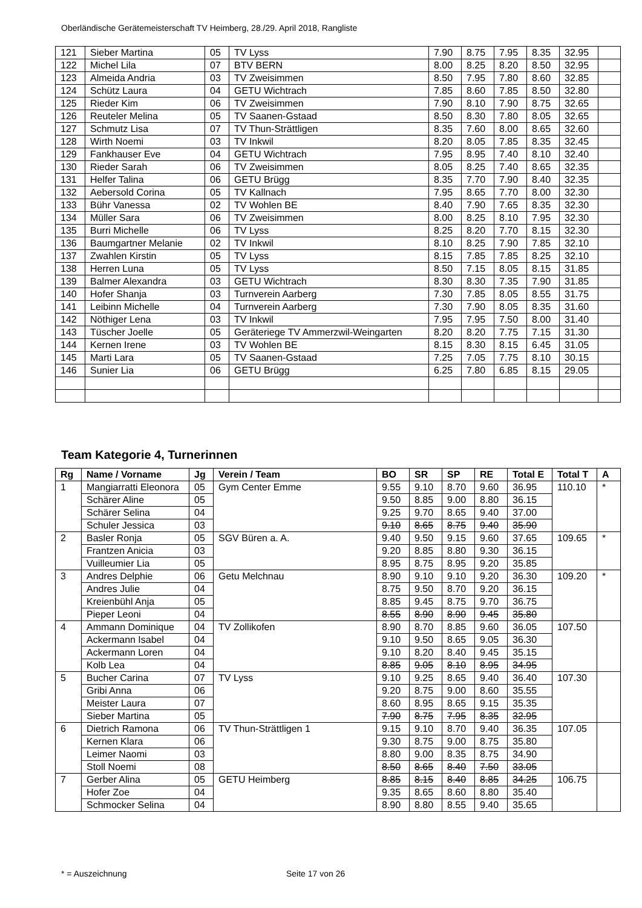Oberländische Gerätemeisterschaft TV Heimberg, 28./29. April 2018, Rangliste
| 121 | Sieber Martina | 05 | TV Lyss | 7.90 | 8.75 | 7.95 | 8.35 | 32.95 | |
| 122 | Michel Lila | 07 | BTV BERN | 8.00 | 8.25 | 8.20 | 8.50 | 32.95 | |
| 123 | Almeida Andria | 03 | TV Zweisimmen | 8.50 | 7.95 | 7.80 | 8.60 | 32.85 | |
| 124 | Schütz Laura | 04 | GETU Wichtrach | 7.85 | 8.60 | 7.85 | 8.50 | 32.80 | |
| 125 | Rieder Kim | 06 | TV Zweisimmen | 7.90 | 8.10 | 7.90 | 8.75 | 32.65 | |
| 126 | Reuteler Melina | 05 | TV Saanen-Gstaad | 8.50 | 8.30 | 7.80 | 8.05 | 32.65 | |
| 127 | Schmutz Lisa | 07 | TV Thun-Strättligen | 8.35 | 7.60 | 8.00 | 8.65 | 32.60 | |
| 128 | Wirth Noemi | 03 | TV Inkwil | 8.20 | 8.05 | 7.85 | 8.35 | 32.45 | |
| 129 | Fankhauser Eve | 04 | GETU Wichtrach | 7.95 | 8.95 | 7.40 | 8.10 | 32.40 | |
| 130 | Rieder Sarah | 06 | TV Zweisimmen | 8.05 | 8.25 | 7.40 | 8.65 | 32.35 | |
| 131 | Helfer Talina | 06 | GETU Brügg | 8.35 | 7.70 | 7.90 | 8.40 | 32.35 | |
| 132 | Aebersold Corina | 05 | TV Kallnach | 7.95 | 8.65 | 7.70 | 8.00 | 32.30 | |
| 133 | Bühr Vanessa | 02 | TV Wohlen BE | 8.40 | 7.90 | 7.65 | 8.35 | 32.30 | |
| 134 | Müller Sara | 06 | TV Zweisimmen | 8.00 | 8.25 | 8.10 | 7.95 | 32.30 | |
| 135 | Burri Michelle | 06 | TV Lyss | 8.25 | 8.20 | 7.70 | 8.15 | 32.30 | |
| 136 | Baumgartner Melanie | 02 | TV Inkwil | 8.10 | 8.25 | 7.90 | 7.85 | 32.10 | |
| 137 | Zwahlen Kirstin | 05 | TV Lyss | 8.15 | 7.85 | 7.85 | 8.25 | 32.10 | |
| 138 | Herren Luna | 05 | TV Lyss | 8.50 | 7.15 | 8.05 | 8.15 | 31.85 | |
| 139 | Balmer Alexandra | 03 | GETU Wichtrach | 8.30 | 8.30 | 7.35 | 7.90 | 31.85 | |
| 140 | Hofer Shanja | 03 | Turnverein Aarberg | 7.30 | 7.85 | 8.05 | 8.55 | 31.75 | |
| 141 | Leibinn Michelle | 04 | Turnverein Aarberg | 7.30 | 7.90 | 8.05 | 8.35 | 31.60 | |
| 142 | Nöthiger Lena | 03 | TV Inkwil | 7.95 | 7.95 | 7.50 | 8.00 | 31.40 | |
| 143 | Tüscher Joelle | 05 | Geräteriege TV Ammerzwil-Weingarten | 8.20 | 8.20 | 7.75 | 7.15 | 31.30 | |
| 144 | Kernen Irene | 03 | TV Wohlen BE | 8.15 | 8.30 | 8.15 | 6.45 | 31.05 | |
| 145 | Marti Lara | 05 | TV Saanen-Gstaad | 7.25 | 7.05 | 7.75 | 8.10 | 30.15 | |
| 146 | Sunier Lia | 06 | GETU Brügg | 6.25 | 7.80 | 6.85 | 8.15 | 29.05 | |
Team Kategorie 4, Turnerinnen
| Rg | Name / Vorname | Jg | Verein / Team | BO | SR | SP | RE | Total E | Total T | A |
| --- | --- | --- | --- | --- | --- | --- | --- | --- | --- | --- |
| 1 | Mangiarratti Eleonora | 05 | Gym Center Emme | 9.55 | 9.10 | 8.70 | 9.60 | 36.95 | 110.10 | * |
| | Schärer Aline | 05 | | 9.50 | 8.85 | 9.00 | 8.80 | 36.15 | | |
| | Schärer Selina | 04 | | 9.25 | 9.70 | 8.65 | 9.40 | 37.00 | | |
| | Schuler Jessica | 03 | | 9.10 | 8.65 | 8.75 | 9.40 | 35.90 | | |
| 2 | Basler Ronja | 05 | SGV Büren a. A. | 9.40 | 9.50 | 9.15 | 9.60 | 37.65 | 109.65 | * |
| | Frantzen Anicia | 03 | | 9.20 | 8.85 | 8.80 | 9.30 | 36.15 | | |
| | Vuilleumier Lia | 05 | | 8.95 | 8.75 | 8.95 | 9.20 | 35.85 | | |
| 3 | Andres Delphie | 06 | Getu Melchnau | 8.90 | 9.10 | 9.10 | 9.20 | 36.30 | 109.20 | * |
| | Andres Julie | 04 | | 8.75 | 9.50 | 8.70 | 9.20 | 36.15 | | |
| | Kreienbühl Anja | 05 | | 8.85 | 9.45 | 8.75 | 9.70 | 36.75 | | |
| | Pieper Leoni | 04 | | 8.55 | 8.90 | 8.90 | 9.45 | 35.80 | | |
| 4 | Ammann Dominique | 04 | TV Zollikofen | 8.90 | 8.70 | 8.85 | 9.60 | 36.05 | 107.50 | |
| | Ackermann Isabel | 04 | | 9.10 | 9.50 | 8.65 | 9.05 | 36.30 | | |
| | Ackermann Loren | 04 | | 9.10 | 8.20 | 8.40 | 9.45 | 35.15 | | |
| | Kolb Lea | 04 | | 8.85 | 9.05 | 8.10 | 8.95 | 34.95 | | |
| 5 | Bucher Carina | 07 | TV Lyss | 9.10 | 9.25 | 8.65 | 9.40 | 36.40 | 107.30 | |
| | Gribi Anna | 06 | | 9.20 | 8.75 | 9.00 | 8.60 | 35.55 | | |
| | Meister Laura | 07 | | 8.60 | 8.95 | 8.65 | 9.15 | 35.35 | | |
| | Sieber Martina | 05 | | 7.90 | 8.75 | 7.95 | 8.35 | 32.95 | | |
| 6 | Dietrich Ramona | 06 | TV Thun-Strättligen 1 | 9.15 | 9.10 | 8.70 | 9.40 | 36.35 | 107.05 | |
| | Kernen Klara | 06 | | 9.30 | 8.75 | 9.00 | 8.75 | 35.80 | | |
| | Leimer Naomi | 03 | | 8.80 | 9.00 | 8.35 | 8.75 | 34.90 | | |
| | Stoll Noemi | 08 | | 8.50 | 8.65 | 8.40 | 7.50 | 33.05 | | |
| 7 | Gerber Alina | 05 | GETU Heimberg | 8.85 | 8.15 | 8.40 | 8.85 | 34.25 | 106.75 | |
| | Hofer Zoe | 04 | | 9.35 | 8.65 | 8.60 | 8.80 | 35.40 | | |
| | Schmocker Selina | 04 | | 8.90 | 8.80 | 8.55 | 9.40 | 35.65 | | |
* = Auszeichnung Seite 17 von 26